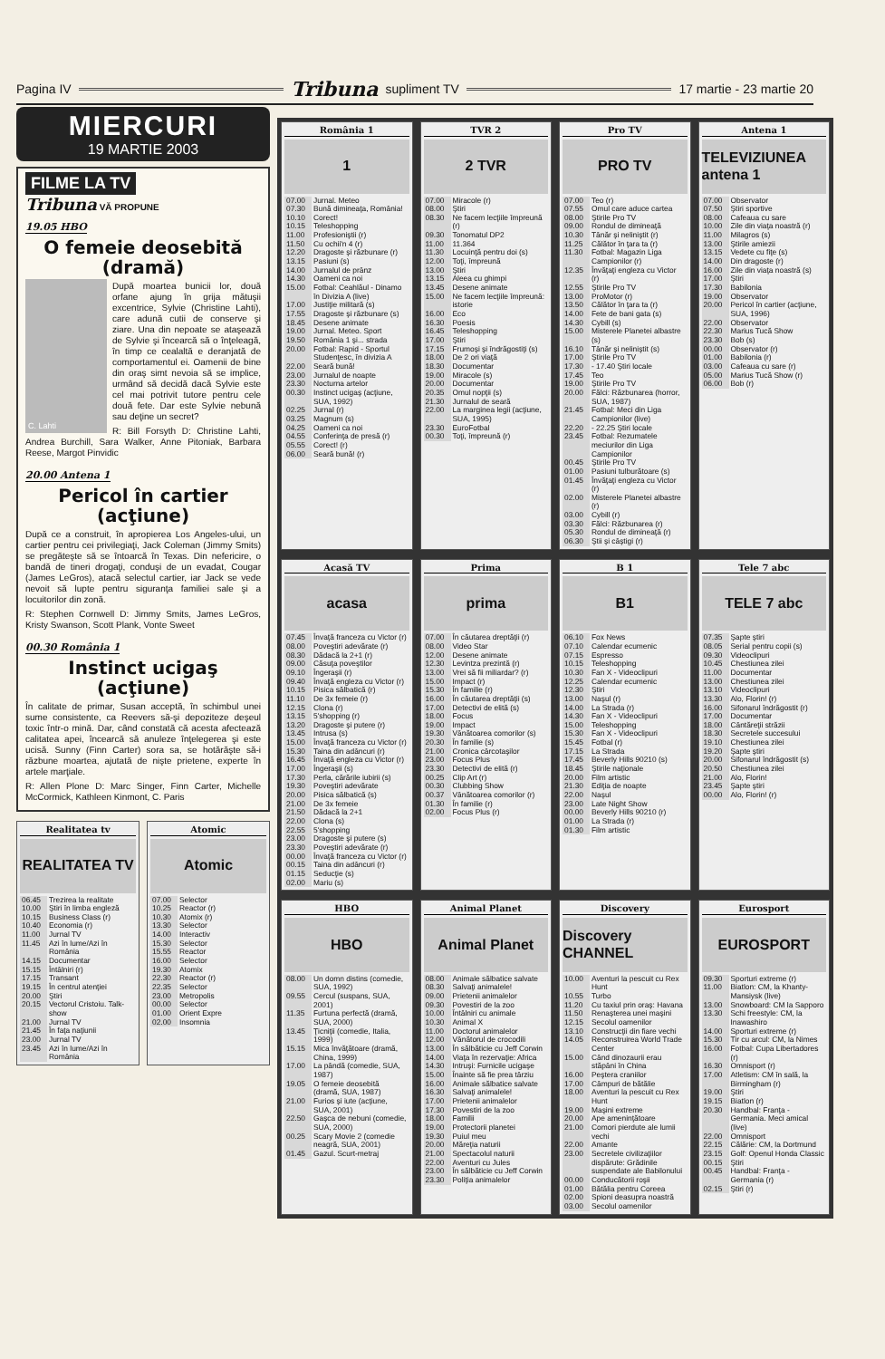Pagina IV Tribuna supliment TV 17 martie - 23 martie 20
MIERCURI
19 MARTIE 2003
FILME LA TV
Tribuna VĂ PROPUNE
19.05 HBO
O femeie deosebită (dramă)
C. Lahti
După moartea bunicii lor, două orfane ajung în grija mătuşii excentrice, Sylvie (Christine Lahti), care adună cutii de conserve şi ziare. Una din nepoate se ataşează de Sylvie şi încearcă să o înţeleagă, în timp ce cealaltă e deranjată de comportamentul ei. Oamenii de bine din oraş simt nevoia să se implice, urmând să decidă dacă Sylvie este cel mai potrivit tutore pentru cele două fete. Dar este Sylvie nebună sau deţine un secret?
R: Bill Forsyth D: Christine Lahti, Andrea Burchill, Sara Walker, Anne Pitoniak, Barbara Reese, Margot Pinvidic
20.00 Antena 1
Pericol în cartier (acţiune)
După ce a construit, în apropierea Los Angeles-ului, un cartier pentru cei privilegiaţi, Jack Coleman (Jimmy Smits) se pregăteşte să se întoarcă în Texas. Din nefericire, o bandă de tineri drogaţi, conduşi de un evadat, Cougar (James LeGros), atacă selectul cartier, iar Jack se vede nevoit să lupte pentru siguranţa familiei sale şi a locuitorilor din zonă.
R: Stephen Cornwell D: Jimmy Smits, James LeGros, Kristy Swanson, Scott Plank, Vonte Sweet
00.30 România 1
Instinct ucigaş (acţiune)
În calitate de primar, Susan acceptă, în schimbul unei sume consistente, ca Reevers să-şi depoziteze deşeul toxic într-o mină. Dar, când constată că acesta afectează calitatea apei, încearcă să anuleze înţelegerea şi este ucisă. Sunny (Finn Carter) sora sa, se hotărăşte să-i răzbune moartea, ajutată de nişte prietene, experte în artele marţiale.
R: Allen Plone D: Marc Singer, Finn Carter, Michelle McCormick, Kathleen Kinmont, C. Paris
Realitatea tv
REALITATEA TV
| 06.45 | Trezirea la realitate |
| 10.00 | Ştiri în limba engleză |
| 10.15 | Business Class (r) |
| 10.40 | Economia (r) |
| 11.00 | Jurnal TV |
| 11.45 | Azi în lume/Azi în România |
| 14.15 | Documentar |
| 15.15 | Întâlniri (r) |
| 17.15 | Transant |
| 19.15 | În centrul atenţiei |
| 20.00 | Ştiri |
| 20.15 | Vectorul Cristoiu. Talk-show |
| 21.00 | Jurnal TV |
| 21.45 | În faţa naţiunii |
| 23.00 | Jurnal TV |
| 23.45 | Azi în lume/Azi în România |
Atomic
Atomic
| 07.00 | Selector |
| 10.25 | Reactor (r) |
| 10.30 | Atomix (r) |
| 13.30 | Selector |
| 14.00 | Interactiv |
| 15.30 | Selector |
| 15.55 | Reactor |
| 16.00 | Selector |
| 19.30 | Atomix |
| 22.30 | Reactor (r) |
| 22.35 | Selector |
| 23.00 | Metropolis |
| 00.00 | Selector |
| 01.00 | Orient Expre |
| 02.00 | Insomnia |
România 1
1
| 07.00 | Jurnal. Meteo |
| 07.30 | Bună dimineaţa, România! |
| 10.10 | Corect! |
| 10.15 | Teleshopping |
| 11.00 | Profesioniştii (r) |
| 11.50 | Cu ochii'n 4 (r) |
| 12.20 | Dragoste şi răzbunare (r) |
| 13.15 | Pasiuni (s) |
| 14.00 | Jurnalul de prânz |
| 14.30 | Oameni ca noi |
| 15.00 | Fotbal: Ceahlăul - Dinamo în Divizia A (live) |
| 17.00 | Justiţie militară (s) |
| 17.55 | Dragoste şi răzbunare (s) |
| 18.45 | Desene animate |
| 19.00 | Jurnal. Meteo. Sport |
| 19.50 | România 1 şi... strada |
| 20.00 | Fotbal: Rapid - Sportul Studenţesc, în divizia A |
| 22.00 | Seară bună! |
| 23.00 | Jurnalul de noapte |
| 23.30 | Nocturna artelor |
| 00.30 | Instinct ucigaş (acţiune, SUA, 1992) |
| 02.25 | Jurnal (r) |
| 03.25 | Magnum (s) |
| 04.25 | Oameni ca noi |
| 04.55 | Conferinţa de presă (r) |
| 05.55 | Corect! (r) |
| 06.00 | Seară bună! (r) |
TVR 2
2 TVR
| 07.00 | Miracole (r) |
| 08.00 | Ştiri |
| 08.30 | Ne facem lecţiile împreună (r) |
| 09.30 | Tonomatul DP2 |
| 11.00 | 11.364 |
| 11.30 | Locuinţă pentru doi (s) |
| 12.00 | Toţi, împreună |
| 13.00 | Ştiri |
| 13.15 | Aleea cu ghimpi |
| 13.45 | Desene animate |
| 15.00 | Ne facem lecţiile împreună: istorie |
| 16.00 | Eco |
| 16.30 | Poesis |
| 16.45 | Teleshopping |
| 17.00 | Ştiri |
| 17.15 | Frumoşi şi îndrăgostiţi (s) |
| 18.00 | De 2 ori viaţă |
| 18.30 | Documentar |
| 19.00 | Miracole (s) |
| 20.00 | Documentar |
| 20.35 | Omul nopţii (s) |
| 21.30 | Jurnalul de seară |
| 22.00 | La marginea legii (acţiune, SUA, 1995) |
| 23.30 | EuroFotbal |
| 00.30 | Toţi, împreună (r) |
Pro TV
PRO TV
| 07.00 | Teo (r) |
| 07.55 | Omul care aduce cartea |
| 08.00 | Ştirile Pro TV |
| 09.00 | Rondul de dimineaţă |
| 10.30 | Tânăr şi neliniştit (r) |
| 11.25 | Călător în ţara ta (r) |
| 11.30 | Fotbal: Magazin Liga Campionilor (r) |
| 12.35 | Învăţaţi engleza cu Victor (r) |
| 12.55 | Ştirile Pro TV |
| 13.00 | ProMotor (r) |
| 13.50 | Călător în ţara ta (r) |
| 14.00 | Fete de bani gata (s) |
| 14.30 | Cybill (s) |
| 15.00 | Misterele Planetei albastre (s) |
| 16.10 | Tânăr şi neliniştit (s) |
| 17.00 | Ştirile Pro TV |
| 17.30 | - 17.40 Ştiri locale |
| 17.45 | Teo |
| 19.00 | Ştirile Pro TV |
| 20.00 | Fălci: Răzbunarea (horror, SUA, 1987) |
| 21.45 | Fotbal: Meci din Liga Campionilor (live) |
| 22.20 | - 22.25 Ştiri locale |
| 23.45 | Fotbal: Rezumatele meciurilor din Liga Campionilor |
| 00.45 | Ştirile Pro TV |
| 01.00 | Pasiuni tulburătoare (s) |
| 01.45 | Învăţaţi engleza cu Victor (r) |
| 02.00 | Misterele Planetei albastre (r) |
| 03.00 | Cybill (r) |
| 03.30 | Fălci: Răzbunarea (r) |
| 05.30 | Rondul de dimineaţă (r) |
| 06.30 | Ştii şi câştigi (r) |
Antena 1
TELEVIZIUNEA antena 1
| 07.00 | Observator |
| 07.50 | Ştiri sportive |
| 08.00 | Cafeaua cu sare |
| 10.00 | Zile din viaţa noastră (r) |
| 11.00 | Milagros (s) |
| 13.00 | Ştirile amiezii |
| 13.15 | Vedete cu fiţe (s) |
| 14.00 | Din dragoste (r) |
| 16.00 | Zile din viaţa noastră (s) |
| 17.00 | Ştiri |
| 17.30 | Babilonia |
| 19.00 | Observator |
| 20.00 | Pericol în cartier (acţiune, SUA, 1996) |
| 22.00 | Observator |
| 22.30 | Marius Tucă Show |
| 23.30 | Bob (s) |
| 00.00 | Observator (r) |
| 01.00 | Babilonia (r) |
| 03.00 | Cafeaua cu sare (r) |
| 05.00 | Marius Tucă Show (r) |
| 06.00 | Bob (r) |
Acasă TV
acasa
| 07.45 | Învaţă franceza cu Victor (r) |
| 08.00 | Poveştiri adevărate (r) |
| 08.30 | Dădacă la 2+1 (r) |
| 09.00 | Căsuţa poveştilor |
| 09.10 | Îngeraşii (r) |
| 09.40 | Învaţă engleza cu Victor (r) |
| 10.15 | Pisica sălbatică (r) |
| 11.10 | De 3x femeie (r) |
| 12.15 | Clona (r) |
| 13.15 | 5'shopping (r) |
| 13.20 | Dragoste şi putere (r) |
| 13.45 | Intrusa (s) |
| 15.00 | Învaţă franceza cu Victor (r) |
| 15.30 | Taina din adâncuri (r) |
| 16.45 | Învaţă engleza cu Victor (r) |
| 17.00 | Îngeraşii (s) |
| 17.30 | Perla, cărările iubirii (s) |
| 19.30 | Poveştiri adevărate |
| 20.00 | Pisica sălbatică (s) |
| 21.00 | De 3x femeie |
| 21.50 | Dădacă la 2+1 |
| 22.00 | Clona (s) |
| 22.55 | 5'shopping |
| 23.00 | Dragoste şi putere (s) |
| 23.30 | Poveştiri adevărate (r) |
| 00.00 | Învaţă franceza cu Victor (r) |
| 00.15 | Taina din adâncuri (r) |
| 01.15 | Seducţie (s) |
| 02.00 | Mariu (s) |
Prima
prima
| 07.00 | În căutarea dreptăţii (r) |
| 08.00 | Video Star |
| 12.00 | Desene animate |
| 12.30 | Levintza prezintă (r) |
| 13.00 | Vrei să fii miliardar? (r) |
| 15.00 | Impact (r) |
| 15.30 | În familie (r) |
| 16.00 | În căutarea dreptăţii (s) |
| 17.00 | Detectivi de elită (s) |
| 18.00 | Focus |
| 19.00 | Impact |
| 19.30 | Vânătoarea comorilor (s) |
| 20.30 | În familie (s) |
| 21.00 | Cronica cârcotaşilor |
| 23.00 | Focus Plus |
| 23.30 | Detectivi de elită (r) |
| 00.25 | Clip Art (r) |
| 00.30 | Clubbing Show |
| 00.37 | Vânătoarea comorilor (r) |
| 01.30 | În familie (r) |
| 02.00 | Focus Plus (r) |
B 1
B1
| 06.10 | Fox News |
| 07.10 | Calendar ecumenic |
| 07.15 | Espresso |
| 10.15 | Teleshopping |
| 10.30 | Fan X - Videoclipuri |
| 12.25 | Calendar ecumenic |
| 12.30 | Ştiri |
| 13.00 | Naşul (r) |
| 14.00 | La Strada (r) |
| 14.30 | Fan X - Videoclipuri |
| 15.00 | Teleshopping |
| 15.30 | Fan X - Videoclipuri |
| 15.45 | Fotbal (r) |
| 17.15 | La Strada |
| 17.45 | Beverly Hills 90210 (s) |
| 18.45 | Ştirile naţionale |
| 20.00 | Film artistic |
| 21.30 | Ediţia de noapte |
| 22.00 | Naşul |
| 23.00 | Late Night Show |
| 00.00 | Beverly Hills 90210 (r) |
| 01.00 | La Strada (r) |
| 01.30 | Film artistic |
Tele 7 abc
TELE 7 abc
| 07.35 | Şapte ştiri |
| 08.05 | Serial pentru copii (s) |
| 09.30 | Videoclipuri |
| 10.45 | Chestiunea zilei |
| 11.00 | Documentar |
| 13.00 | Chestiunea zilei |
| 13.10 | Videoclipuri |
| 13.30 | Alo, Florin! (r) |
| 16.00 | Sifonarul îndrăgostit (r) |
| 17.00 | Documentar |
| 18.00 | Cântăreţii străzii |
| 18.30 | Secretele succesului |
| 19.10 | Chestiunea zilei |
| 19.20 | Şapte ştiri |
| 20.00 | Sifonarul îndrăgostit (s) |
| 20.50 | Chestiunea zilei |
| 21.00 | Alo, Florin! |
| 23.45 | Şapte ştiri |
| 00.00 | Alo, Florin! (r) |
HBO
HBO
| 08.00 | Un domn distins (comedie, SUA, 1992) |
| 09.55 | Cercul (suspans, SUA, 2001) |
| 11.35 | Furtuna perfectă (dramă, SUA, 2000) |
| 13.45 | Ţicniţii (comedie, Italia, 1999) |
| 15.15 | Mica învăţătoare (dramă, China, 1999) |
| 17.00 | La pândă (comedie, SUA, 1987) |
| 19.05 | O femeie deosebită (dramă, SUA, 1987) |
| 21.00 | Furios şi iute (acţiune, SUA, 2001) |
| 22.50 | Gaşca de nebuni (comedie, SUA, 2000) |
| 00.25 | Scary Movie 2 (comedie neagră, SUA, 2001) |
| 01.45 | Gazul. Scurt-metraj |
Animal Planet
Animal Planet
| 08.00 | Animale sălbatice salvate |
| 08.30 | Salvaţi animalele! |
| 09.00 | Prietenii animalelor |
| 09.30 | Povestiri de la zoo |
| 10.00 | Întâlniri cu animale |
| 10.30 | Animal X |
| 11.00 | Doctorul animalelor |
| 12.00 | Vânătorul de crocodili |
| 13.00 | În sălbăticie cu Jeff Corwin |
| 14.00 | Viaţa în rezervaţie: Africa |
| 14.30 | Intruşi: Furnicile ucigaşe |
| 15.00 | Înainte să fie prea târziu |
| 16.00 | Animale sălbatice salvate |
| 16.30 | Salvaţi animalele! |
| 17.00 | Prietenii animalelor |
| 17.30 | Povestiri de la zoo |
| 18.00 | Familii |
| 19.00 | Protectorii planetei |
| 19.30 | Puiul meu |
| 20.00 | Măreţia naturii |
| 21.00 | Spectacolul naturii |
| 22.00 | Aventuri cu Jules |
| 23.00 | În sălbăticie cu Jeff Corwin |
| 23.30 | Poliţia animalelor |
Discovery
Discovery CHANNEL
| 10.00 | Aventuri la pescuit cu Rex Hunt |
| 10.55 | Turbo |
| 11.20 | Cu taxiul prin oraş: Havana |
| 11.50 | Renaşterea unei maşini |
| 12.15 | Secolul oamenilor |
| 13.10 | Construcţii din fiare vechi |
| 14.05 | Reconstruirea World Trade Center |
| 15.00 | Când dinozaurii erau stăpâni în China |
| 16.00 | Peştera craniilor |
| 17.00 | Câmpuri de bătălie |
| 18.00 | Aventuri la pescuit cu Rex Hunt |
| 19.00 | Maşini extreme |
| 20.00 | Ape ameninţătoare |
| 21.00 | Comori pierdute ale lumii vechi |
| 22.00 | Amante |
| 23.00 | Secretele civilizaţiilor dispărute: Grădinile suspendate ale Babilonului |
| 00.00 | Conducătorii roşii |
| 01.00 | Bătălia pentru Coreea |
| 02.00 | Spioni deasupra noastră |
| 03.00 | Secolul oamenilor |
Eurosport
EUROSPORT
| 09.30 | Sporturi extreme (r) |
| 11.00 | Biatlon: CM, la Khanty-Mansiysk (live) |
| 13.00 | Snowboard: CM la Sapporo |
| 13.30 | Schi freestyle: CM, la Inawashiro |
| 14.00 | Sporturi extreme (r) |
| 15.30 | Tir cu arcul: CM, la Nimes |
| 16.00 | Fotbal: Cupa Libertadores (r) |
| 16.30 | Omnisport (r) |
| 17.00 | Atletism: CM în sală, la Birmingham (r) |
| 19.00 | Ştiri |
| 19.15 | Biatlon (r) |
| 20.30 | Handbal: Franţa - Germania. Meci amical (live) |
| 22.00 | Omnisport |
| 22.15 | Călărie: CM, la Dortmund |
| 23.15 | Golf: Openul Honda Classic |
| 00.15 | Ştiri |
| 00.45 | Handbal: Franţa - Germania (r) |
| 02.15 | Ştiri (r) |